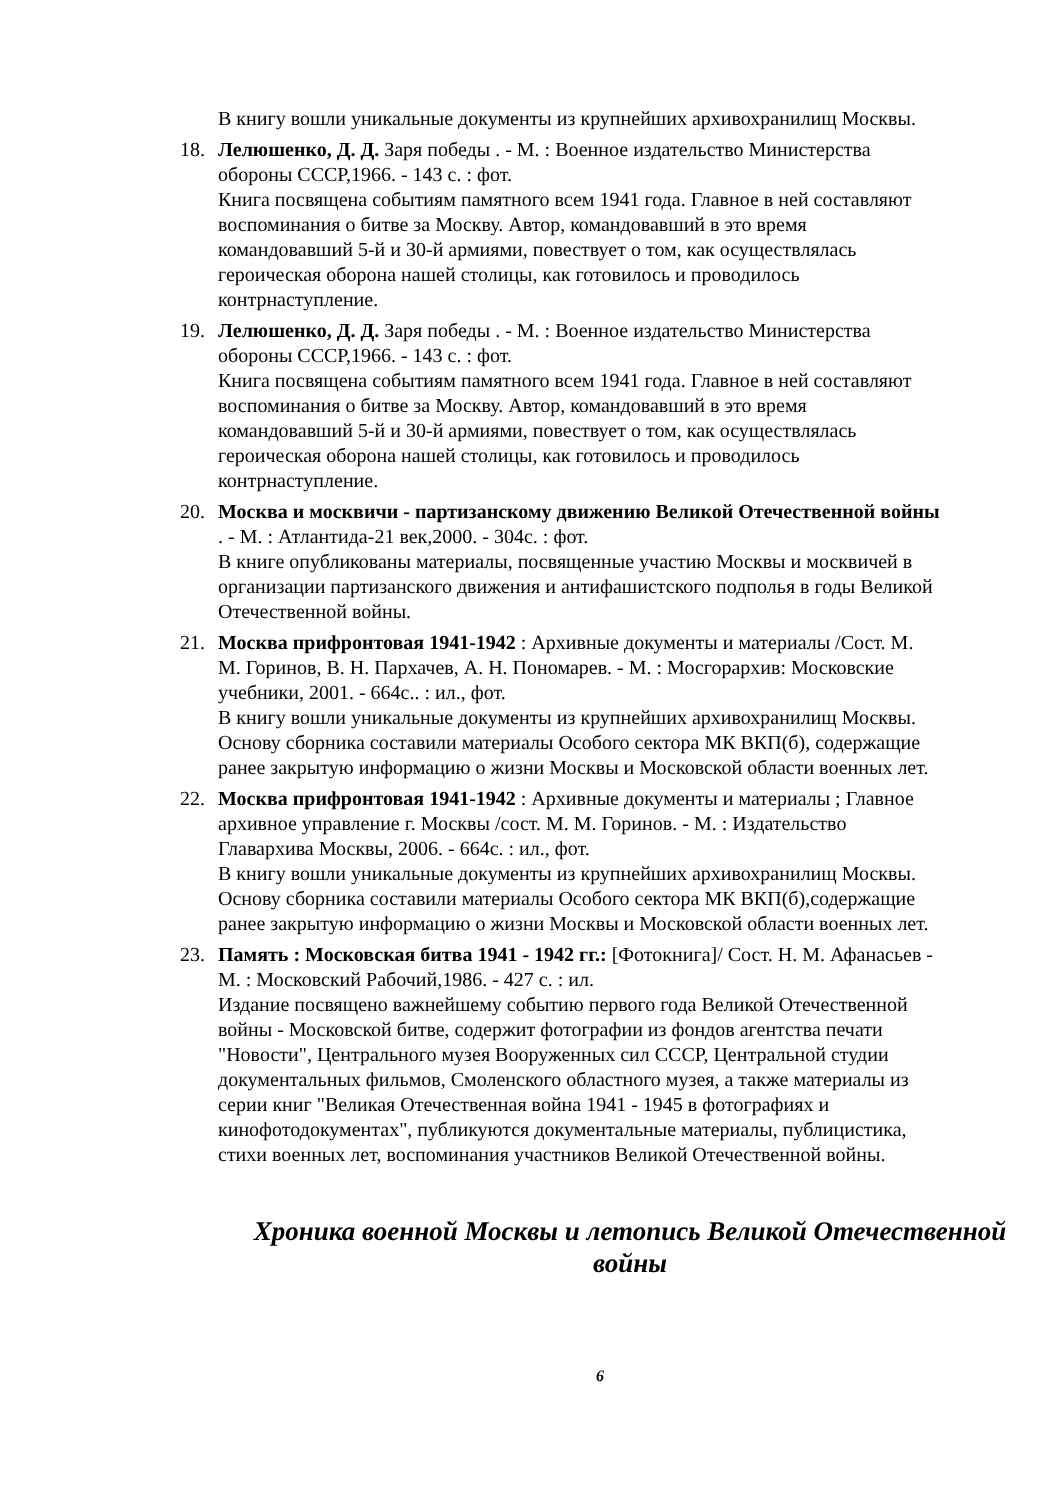В книгу вошли уникальные документы из крупнейших архивохранилищ Москвы.
18. Лелюшенко, Д. Д. Заря победы . - М. : Военное издательство Министерства обороны СССР,1966. - 143 с. : фот.
Книга посвящена событиям памятного всем 1941 года. Главное в ней составляют воспоминания о битве за Москву. Автор, командовавший в это время командовавший 5-й и 30-й армиями, повествует о том, как осуществлялась героическая оборона нашей столицы, как готовилось и проводилось контрнаступление.
19. Лелюшенко, Д. Д. Заря победы . - М. : Военное издательство Министерства обороны СССР,1966. - 143 с. : фот.
Книга посвящена событиям памятного всем 1941 года. Главное в ней составляют воспоминания о битве за Москву. Автор, командовавший в это время командовавший 5-й и 30-й армиями, повествует о том, как осуществлялась героическая оборона нашей столицы, как готовилось и проводилось контрнаступление.
20. Москва и москвичи - партизанскому движению Великой Отечественной войны . - М. : Атлантида-21 век,2000. - 304с. : фот.
В книге опубликованы материалы, посвященные участию Москвы и москвичей в организации партизанского движения и антифашистского подполья в годы Великой Отечественной войны.
21. Москва прифронтовая 1941-1942 : Архивные документы и материалы /Сост. М. М. Горинов, В. Н. Пархачев, А. Н. Пономарев. - М. : Мосгорархив: Московские учебники, 2001. - 664с.. : ил., фот.
В книгу вошли уникальные документы из крупнейших архивохранилищ Москвы. Основу сборника составили материалы Особого сектора МК ВКП(б), содержащие ранее закрытую информацию о жизни Москвы и Московской области военных лет.
22. Москва прифронтовая 1941-1942 : Архивные документы и материалы ; Главное архивное управление г. Москвы /сост. М. М. Горинов. - М. : Издательство Главархива Москвы, 2006. - 664с. : ил., фот.
В книгу вошли уникальные документы из крупнейших архивохранилищ Москвы. Основу сборника составили материалы Особого сектора МК ВКП(б),содержащие ранее закрытую информацию о жизни Москвы и Московской области военных лет.
23. Память : Московская битва 1941 - 1942 гг.: [Фотокнига]/ Сост. Н. М. Афанасьев - М. : Московский Рабочий,1986. - 427 с. : ил.
Издание посвящено важнейшему событию первого года Великой Отечественной войны - Московской битве, содержит фотографии из фондов агентства печати "Новости", Центрального музея Вооруженных сил СССР, Центральной студии документальных фильмов, Смоленского областного музея, а также материалы из серии книг "Великая Отечественная война 1941 - 1945 в фотографиях и кинофотодокументах", публикуются документальные материалы, публицистика, стихи военных лет, воспоминания участников Великой Отечественной войны.
Хроника военной Москвы и летопись Великой Отечественной войны
6